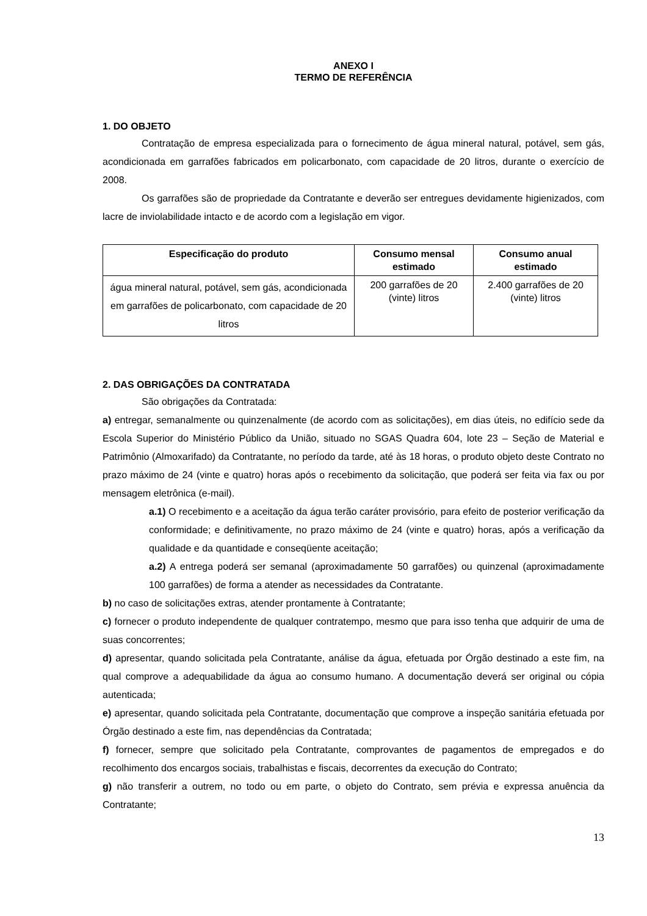ANEXO I
TERMO DE REFERÊNCIA
1. DO OBJETO
Contratação de empresa especializada para o fornecimento de água mineral natural, potável, sem gás, acondicionada em garrafões fabricados em policarbonato, com capacidade de 20 litros, durante o exercício de 2008.
Os garrafões são de propriedade da Contratante e deverão ser entregues devidamente higienizados, com lacre de inviolabilidade intacto e de acordo com a legislação em vigor.
| Especificação do produto | Consumo mensal estimado | Consumo anual estimado |
| --- | --- | --- |
| água mineral natural, potável, sem gás, acondicionada em garrafões de policarbonato, com capacidade de 20 litros | 200 garrafões de 20 (vinte) litros | 2.400 garrafões de 20 (vinte) litros |
2. DAS OBRIGAÇÕES DA CONTRATADA
São obrigações da Contratada:
a) entregar, semanalmente ou quinzenalmente (de acordo com as solicitações), em dias úteis, no edifício sede da Escola Superior do Ministério Público da União, situado no SGAS Quadra 604, lote 23 – Seção de Material e Patrimônio (Almoxarifado) da Contratante, no período da tarde, até às 18 horas, o produto objeto deste Contrato no prazo máximo de 24 (vinte e quatro) horas após o recebimento da solicitação, que poderá ser feita via fax ou por mensagem eletrônica (e-mail).
a.1) O recebimento e a aceitação da água terão caráter provisório, para efeito de posterior verificação da conformidade; e definitivamente, no prazo máximo de 24 (vinte e quatro) horas, após a verificação da qualidade e da quantidade e conseqüente aceitação;
a.2) A entrega poderá ser semanal (aproximadamente 50 garrafões) ou quinzenal (aproximadamente 100 garrafões) de forma a atender as necessidades da Contratante.
b) no caso de solicitações extras, atender prontamente à Contratante;
c) fornecer o produto independente de qualquer contratempo, mesmo que para isso tenha que adquirir de uma de suas concorrentes;
d) apresentar, quando solicitada pela Contratante, análise da água, efetuada por Órgão destinado a este fim, na qual comprove a adequabilidade da água ao consumo humano. A documentação deverá ser original ou cópia autenticada;
e) apresentar, quando solicitada pela Contratante, documentação que comprove a inspeção sanitária efetuada por Órgão destinado a este fim, nas dependências da Contratada;
f) fornecer, sempre que solicitado pela Contratante, comprovantes de pagamentos de empregados e do recolhimento dos encargos sociais, trabalhistas e fiscais, decorrentes da execução do Contrato;
g) não transferir a outrem, no todo ou em parte, o objeto do Contrato, sem prévia e expressa anuência da Contratante;
13